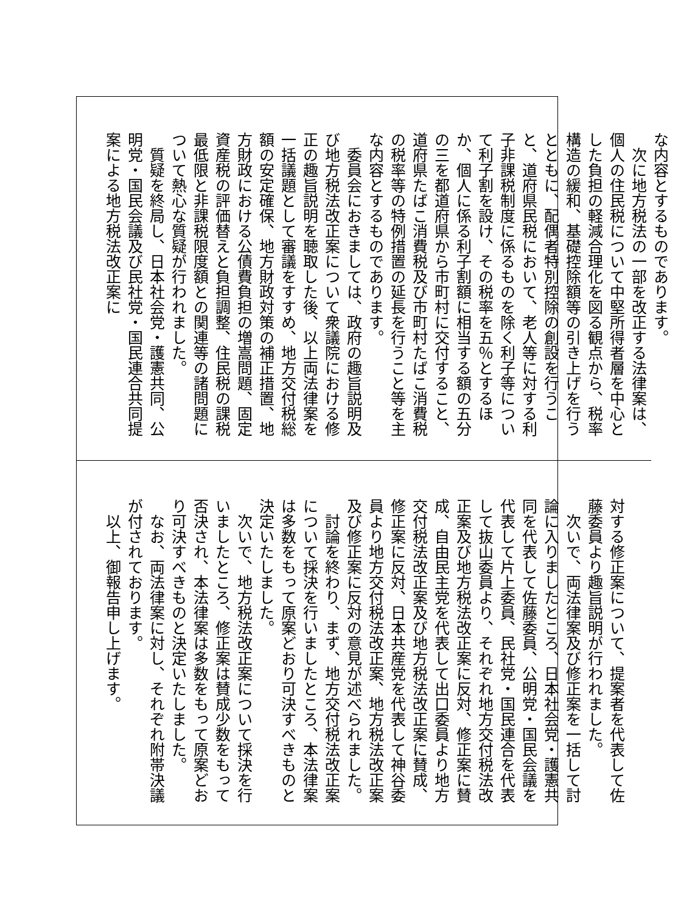な内容とするものであります。
次に地方税法の一部を改正する法律案は、個人の住民税について中堅所得者層を中心とした負担の軽減合理化を図る観点から、税率構造の緩和、基礎控除額等の引き上げを行うとともに、配偶者特別控除の創設を行うこと、道府県民税において、老人等に対する利子非課税制度に係るものを除く利子等について利子割を設け、その税率を五％とするほか、個人に係る利子割額に相当する額の五分の三を都道府県から市町村に交付すること、道府県たばこ消費税及び市町村たばこ消費税の税率等の特例措置の延長を行うこと等を主な内容とするものであります。
委員会におきましては、政府の趣旨説明及び地方税法改正案について衆議院における修正の趣旨説明を聴取した後、以上両法律案を一括議題として審議をすすめ、地方交付税総額の安定確保、地方財政対策の補正措置、地方財政における公債費負担の増嵩問題、固定資産税の評価替えと負担調整、住民税の課税最低限と非課税限度額との関連等の諸問題について熱心な質疑が行われました。
質疑を終局し、日本社会党・護憲共同、公明党・国民会議及び民社党・国民連合共同提案による地方税法改正案に
対する修正案について、提案者を代表して佐藤委員より趣旨説明が行われました。
次いで、両法律案及び修正案を一括して討論に入りましたところ、日本社会党・護憲共同を代表して佐藤委員、公明党・国民会議を代表して片上委員、民社党・国民連合を代表して抜山委員より、それぞれ地方交付税法改正案及び地方税法改正案に反対、修正案に賛成、自由民主党を代表して出口委員より地方交付税法改正案及び地方税法改正案に賛成、修正案に反対、日本共産党を代表して神谷委員より地方交付税法改正案、地方税法改正案及び修正案に反対の意見が述べられました。
討論を終わり、まず、地方交付税法改正案について採決を行いましたところ、本法律案は多数をもって原案どおり可決すべきものと決定いたしました。
次いで、地方税法改正案について採決を行いましたところ、修正案は賛成少数をもって否決され、本法律案は多数をもって原案どおり可決すべきものと決定いたしました。
なお、両法律案に対し、それぞれ附帯決議が付されております。
以上、御報告申し上げます。